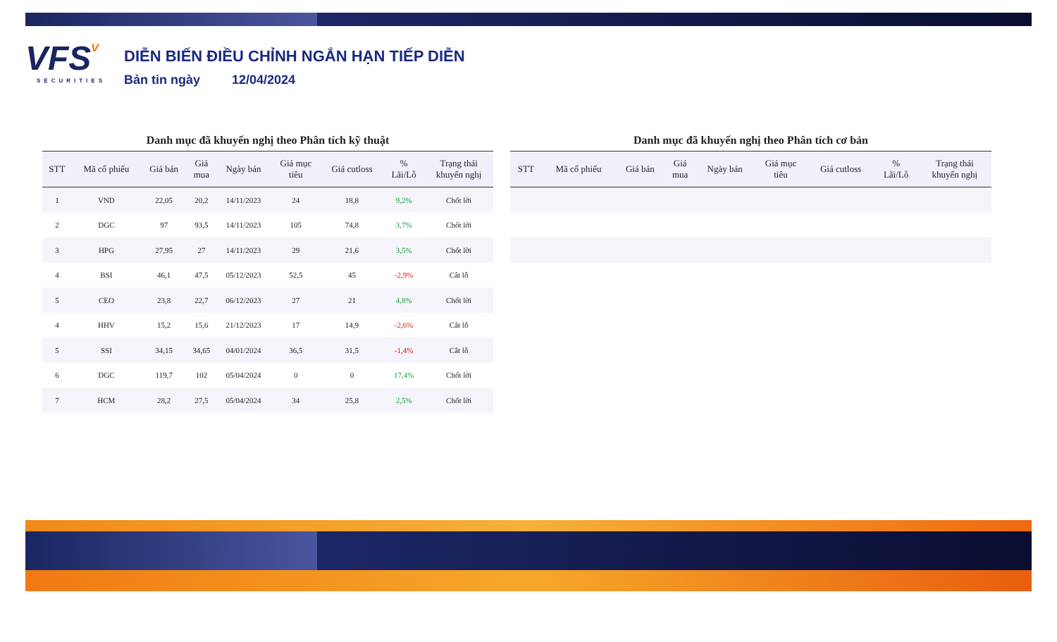VFSv
SECURITIES
DIỄN BIẾN ĐIỀU CHỈNH NGẮN HẠN TIẾP DIỄN
Bản tin ngày 12/04/2024
Danh mục đã khuyến nghị theo Phân tích kỹ thuật
| STT | Mã cổ phiếu | Giá bán | Giá mua | Ngày bán | Giá mục tiêu | Giá cutloss | % Lãi/Lỗ | Trạng thái khuyến nghị |
| --- | --- | --- | --- | --- | --- | --- | --- | --- |
| 1 | VND | 22,05 | 20,2 | 14/11/2023 | 24 | 18,8 | 9,2% | Chốt lời |
| 2 | DGC | 97 | 93,5 | 14/11/2023 | 105 | 74,8 | 3,7% | Chốt lời |
| 3 | HPG | 27,95 | 27 | 14/11/2023 | 29 | 21,6 | 3,5% | Chốt lời |
| 4 | BSI | 46,1 | 47,5 | 05/12/2023 | 52,5 | 45 | -2,9% | Cắt lỗ |
| 5 | CEO | 23,8 | 22,7 | 06/12/2023 | 27 | 21 | 4,8% | Chốt lời |
| 4 | HHV | 15,2 | 15,6 | 21/12/2023 | 17 | 14,9 | -2,6% | Cắt lỗ |
| 5 | SSI | 34,15 | 34,65 | 04/01/2024 | 36,5 | 31,5 | -1,4% | Cắt lỗ |
| 6 | DGC | 119,7 | 102 | 05/04/2024 | 0 | 0 | 17,4% | Chốt lời |
| 7 | HCM | 28,2 | 27,5 | 05/04/2024 | 34 | 25,8 | 2,5% | Chốt lời |
Danh mục đã khuyến nghị theo Phân tích cơ bản
| STT | Mã cổ phiếu | Giá bán | Giá mua | Ngày bán | Giá mục tiêu | Giá cutloss | % Lãi/Lỗ | Trạng thái khuyến nghị |
| --- | --- | --- | --- | --- | --- | --- | --- | --- |